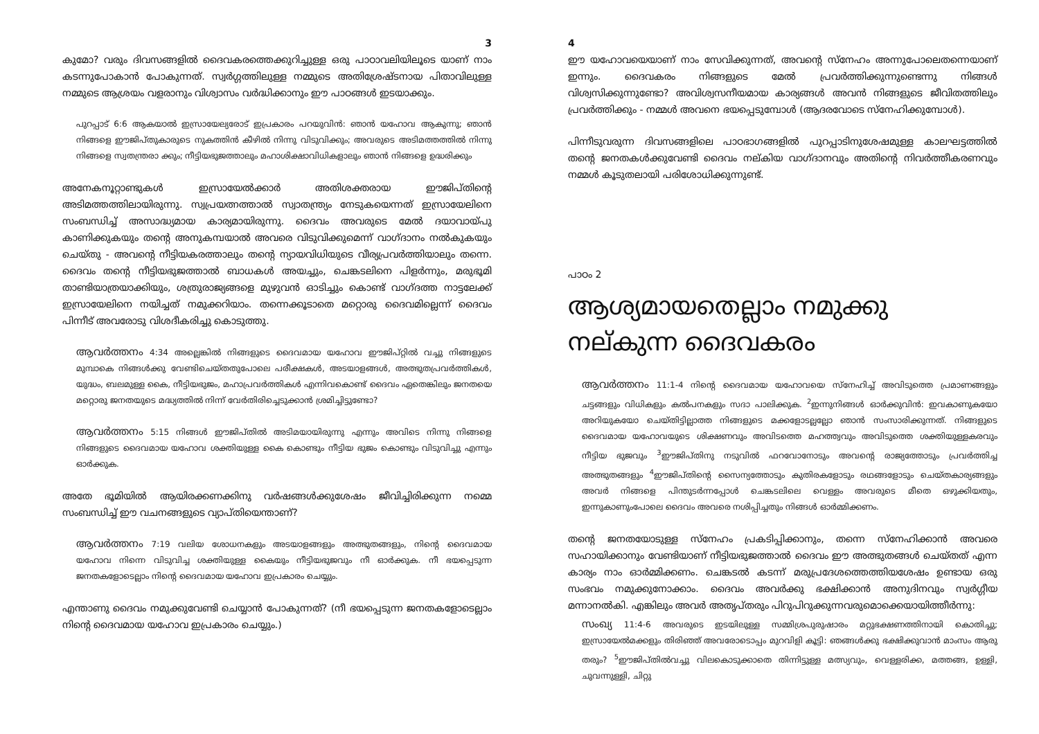3
കുമോ? വരും ദിവസങ്ങളിൽ ദൈവകരത്തെക്കുറിച്ചുള്ള ഒരു പാഠാവലിയിലൂടെ യാണ് നാം കടന്നുപോകാൻ പോകുന്നത്. സ്വർഗ്ഗത്തിലുള്ള നമ്മുടെ അതിശ്രേഷ്ടനായ പിതാവിലുള്ള നമ്മുടെ ആശ്രയം വളരാനും വിശ്വാസം വർദ്ധിക്കാനും ഈ പാഠങ്ങൾ ഇടയാക്കും.
പുറപ്പാട് 6:6 ആകയാൽ ഇസ്രായേല്യരോട് ഇപ്രകാരം പറയുവിൻ: ഞാൻ യഹോവ ആകുന്നു; ഞാൻ നിങ്ങളെ ഈജിപ്തുകാരുടെ നുകത്തിൻ കീഴിൽ നിന്നു വിടുവിക്കും; അവരുടെ അടിമത്തത്തിൽ നിന്നു നിങ്ങളെ സ്വതന്ത്രരാ ക്കും; നീട്ടിയഭുജത്താലും മഹാശിക്ഷാവിധികളാലും ഞാൻ നിങ്ങളെ ഉദ്ധരിക്കും
അനേകനൂറ്റാണ്ടുകൾ ഇസ്രായേൽക്കാർ അതിശക്തരായ ഈജിപ്തിന്റെ അടിമത്തത്തിലായിരുന്നു. സ്വപ്രയത്നത്താൽ സ്വാതന്ത്ര്യം നേടുകയെന്നത് ഇസ്രായേലിനെ സംബന്ധിച്ച് അസാദ്ധ്യമായ കാര്യമായിരുന്നു. ദൈവം അവരുടെ മേൽ ദയാവായ്പു കാണിക്കുകയും തന്റെ അനുകമ്പയാൽ അവരെ വിടുവിക്കുമെന്ന് വാഗ്ദാനം നൽകുകയും ചെയ്തു - അവന്റെ നീട്ടിയകരത്താലും തന്റെ ന്യായവിധിയുടെ വീര്യപ്രവർത്തിയാലും തന്നെ. ദൈവം തന്റെ നീട്ടിയഭുജത്താൽ ബാധകൾ അയച്ചും, ചെങ്കടലിനെ പിളർന്നും, മരുഭൂമി താണ്ടിയാത്രയാക്കിയും, ശത്രുരാജ്യങ്ങളെ മുഴുവൻ ഓടിച്ചും കൊണ്ട് വാഗ്ദത്ത നാട്ടലേക്ക് ഇസ്രായേലിനെ നയിച്ചത് നമുക്കറിയാം. തന്നെക്കൂടാതെ മറ്റൊരു ദൈവമില്ലെന്ന് ദൈവം പിന്നീട് അവരോടു വിശദീകരിച്ചു കൊടുത്തു.
ആവർത്തനം 4:34 അല്ലെങ്കിൽ നിങ്ങളുടെ ദൈവമായ യഹോവ ഈജിപ്റ്റിൽ വച്ചു നിങ്ങളുടെ മുമ്പാകെ നിങ്ങൾക്കു വേണ്ടിചെയ്തതുപോലെ പരീക്ഷകൾ, അടയാളങ്ങൾ, അത്ഭുതപ്രവർത്തികൾ, യുദ്ധം, ബലമുള്ള കൈ, നീട്ടിയഭുജം, മഹാപ്രവർത്തികൾ എന്നിവകൊണ്ട് ദൈവം ഏതെങ്കിലും ജനതയെ മറ്റൊരു ജനതയുടെ മദ്ധ്യത്തിൽ നിന്ന് വേർതിരിച്ചെടുക്കാൻ ശ്രമിച്ചിട്ടുണ്ടോ?
ആവർത്തനം 5:15 നിങ്ങൾ ഈജിപ്തിൽ അടിമയായിരുന്നു എന്നും അവിടെ നിന്നു നിങ്ങളെ നിങ്ങളുടെ ദൈവമായ യഹോവ ശക്തിയുള്ള കൈ കൊണ്ടും നീട്ടിയ ഭുജം കൊണ്ടും വിടുവിച്ചു എന്നും ഓർക്കുക.
അതേ ഭൂമിയിൽ ആയിരക്കണക്കിനു വർഷങ്ങൾക്കുശേഷം ജീവിച്ചിരിക്കുന്ന നമ്മെ സംബന്ധിച്ച് ഈ വചനങ്ങളുടെ വ്യാപ്തിയെന്താണ്?
ആവർത്തനം 7:19 വലിയ ശോധനകളും അടയാളങ്ങളും അത്ഭുതങ്ങളും, നിന്റെ ദൈവമായ യഹോവ നിന്നെ വിടുവിച്ച ശക്തിയുള്ള കൈയും നീട്ടിയഭുജവും നീ ഓർക്കുക. നീ ഭയപ്പെടുന്ന ജനതകളോടെല്ലാം നിന്റെ ദൈവമായ യഹോവ ഇപ്രകാരം ചെയ്യും.
എന്താണു ദൈവം നമുക്കുവേണ്ടി ചെയ്യാൻ പോകുന്നത്? (നീ ഭയപ്പെടുന്ന ജനതകളോടെല്ലാം നിന്റെ ദൈവമായ യഹോവ ഇപ്രകാരം ചെയ്യും.)
4
ഈ യഹോവയെയാണ് നാം സേവിക്കുന്നത്, അവന്റെ സ്നേഹം അന്നുപോലെതന്നെയാണ് ഇന്നും. ദൈവകരം നിങ്ങളുടെ മേൽ പ്രവർത്തിക്കുന്നുണ്ടെന്നു നിങ്ങൾ വിശ്വസിക്കുന്നുണ്ടോ? അവിശ്വസനീയമായ കാര്യങ്ങൾ അവൻ നിങ്ങളുടെ ജീവിതത്തിലും പ്രവർത്തിക്കും - നമ്മൾ അവനെ ഭയപ്പെടുമ്പോൾ (ആദരവോടെ സ്നേഹിക്കുമ്പോൾ).
പിന്നീടുവരുന്ന ദിവസങ്ങളിലെ പാഠഭാഗങ്ങളിൽ പുറപ്പാടിനുശേഷമുള്ള കാലഘട്ടത്തിൽ തന്റെ ജനതകൾക്കുവേണ്ടി ദൈവം നല്കിയ വാഗ്ദാനവും അതിന്റെ നിവർത്തീകരണവും നമ്മൾ കൂടുതലായി പരിശോധിക്കുന്നുണ്ട്.
പാഠം 2
ആശ്യമായതെല്ലാം നമുക്കു നല്കുന്ന ദൈവകരം
ആവർത്തനം 11:1-4 നിന്റെ ദൈവമായ യഹോവയെ സ്നേഹിച്ച് അവിടുത്തെ പ്രമാണങ്ങളും ചട്ടങ്ങളും വിധികളും കൽപനകളും സദാ പാലിക്കുക. <sup>2</sup>ഇന്നുനിങ്ങൾ ഓർക്കുവിൻ: ഇവകാണുകയോ അറിയുകയോ ചെയ്തിട്ടില്ലാത്ത നിങ്ങളുടെ മക്കളോടല്ലല്ലോ ഞാൻ സംസാരിക്കുന്നത്. നിങ്ങളുടെ ദൈവമായ യഹോവയുടെ ശിക്ഷണവും അവിടത്തെ മഹത്ത്വവും അവിടുത്തെ ശക്തിയുള്ളകരവും നീട്ടിയ ഭുജവും <sup>3</sup>ഈജിപ്തിനു നടുവിൽ ഫറവോനോടും അവന്റെ രാജ്യത്തോടും പ്രവർത്തിച്ച അത്ഭുതങ്ങളും <sup>4</sup>ഈജിപ്തിന്റെ സൈന്യത്തോടും കുതിരകളോടും രഥങ്ങളോടും ചെയ്തകാര്യങ്ങളും അവർ നിങ്ങളെ പിന്തുടർന്നപ്പോൾ ചെങ്കടലിലെ വെള്ളം അവരുടെ മീതെ ഒഴുക്കിയതും, ഇന്നുകാണുംപോലെ ദൈവം അവരെ നശിപ്പിച്ചതും നിങ്ങൾ ഓർമ്മിക്കണം.
തന്റെ ജനതയോടുള്ള സ്നേഹം പ്രകടിപ്പിക്കാനും, തന്നെ സ്നേഹിക്കാൻ അവരെ സഹായിക്കാനും വേണ്ടിയാണ് നീട്ടിയഭുജത്താൽ ദൈവം ഈ അത്ഭുതങ്ങൾ ചെയ്തത് എന്ന കാര്യം നാം ഓർമ്മിക്കണം. ചെങ്കടൽ കടന്ന് മരുപ്രദേശത്തെത്തിയശേഷം ഉണ്ടായ ഒരു സംഭവം നമുക്കുനോക്കാം. ദൈവം അവർക്കു ഭക്ഷിക്കാൻ അനുദിനവും സ്വർഗ്ഗീയ മന്നാനൽകി. എങ്കിലും അവർ അതൃപ്തരും പിറുപിറുക്കുന്നവരുമൊക്കെയായിത്തീർന്നു:
സംഖ്യ 11:4-6 അവരുടെ ഇടയിലുള്ള സമ്മിശ്രപുരുഷാരം മറ്റുഭക്ഷണത്തിനായി കൊതിച്ചു; ഇസ്രായേൽമക്കളും തിരിഞ്ഞ് അവരോടൊപ്പം മുറവിളി കൂട്ടി: ഞങ്ങൾക്കു ഭക്ഷിക്കുവാൻ മാംസം ആരു തരും? <sup>5</sup>ഈജിപ്തിൽവച്ചു വിലകൊടുക്കാതെ തിന്നിട്ടുള്ള മത്സ്യവും, വെള്ളരിക്ക, മത്തങ്ങ, ഉള്ളി, ചുവന്നുള്ളി, ചിറ്റു